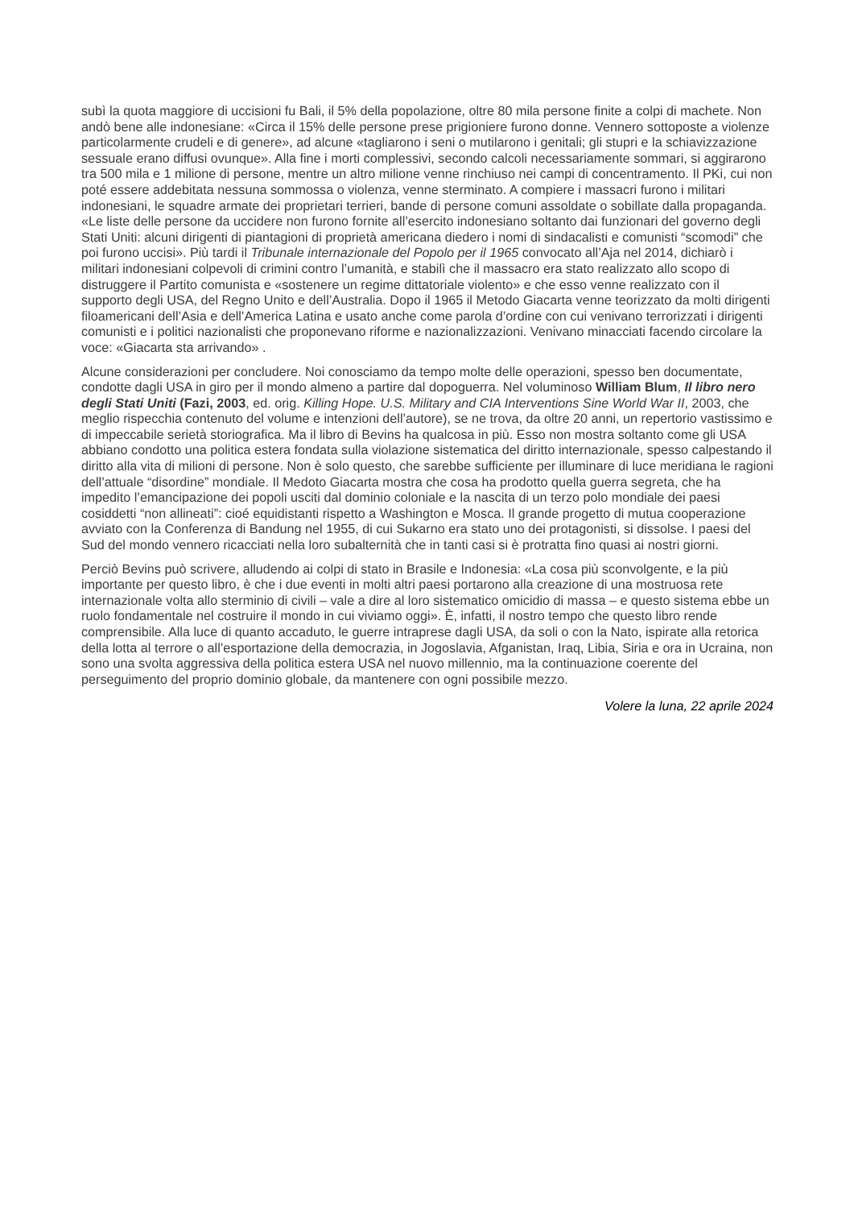subì la quota maggiore di uccisioni fu Bali, il 5% della popolazione, oltre 80 mila persone finite a colpi di machete. Non andò bene alle indonesiane: «Circa il 15% delle persone prese prigioniere furono donne. Vennero sottoposte a violenze particolarmente crudeli e di genere», ad alcune «tagliarono i seni o mutilarono i genitali; gli stupri e la schiavizzazione sessuale erano diffusi ovunque». Alla fine i morti complessivi, secondo calcoli necessariamente sommari, si aggirarono tra 500 mila e 1 milione di persone, mentre un altro milione venne rinchiuso nei campi di concentramento. Il PKi, cui non poté essere addebitata nessuna sommossa o violenza, venne sterminato. A compiere i massacri furono i militari indonesiani, le squadre armate dei proprietari terrieri, bande di persone comuni assoldate o sobillate dalla propaganda. «Le liste delle persone da uccidere non furono fornite all’esercito indonesiano soltanto dai funzionari del governo degli Stati Uniti: alcuni dirigenti di piantagioni di proprietà americana diedero i nomi di sindacalisti e comunisti “scomodi” che poi furono uccisi». Più tardi il Tribunale internazionale del Popolo per il 1965 convocato all’Aja nel 2014, dichiarò i militari indonesiani colpevoli di crimini contro l’umanità, e stabilì che il massacro era stato realizzato allo scopo di distruggere il Partito comunista e «sostenere un regime dittatoriale violento» e che esso venne realizzato con il supporto degli USA, del Regno Unito e dell’Australia. Dopo il 1965 il Metodo Giacarta venne teorizzato da molti dirigenti filoamericani dell’Asia e dell’America Latina e usato anche come parola d’ordine con cui venivano terrorizzati i dirigenti comunisti e i politici nazionalisti che proponevano riforme e nazionalizzazioni. Venivano minacciati facendo circolare la voce: «Giacarta sta arrivando» .
Alcune considerazioni per concludere. Noi conosciamo da tempo molte delle operazioni, spesso ben documentate, condotte dagli USA in giro per il mondo almeno a partire dal dopoguerra. Nel voluminoso William Blum, Il libro nero degli Stati Uniti (Fazi, 2003, ed. orig. Killing Hope. U.S. Military and CIA Interventions Sine World War II, 2003, che meglio rispecchia contenuto del volume e intenzioni dell’autore), se ne trova, da oltre 20 anni, un repertorio vastissimo e di impeccabile serietà storiografica. Ma il libro di Bevins ha qualcosa in più. Esso non mostra soltanto come gli USA abbiano condotto una politica estera fondata sulla violazione sistematica del diritto internazionale, spesso calpestando il diritto alla vita di milioni di persone. Non è solo questo, che sarebbe sufficiente per illuminare di luce meridiana le ragioni dell’attuale “disordine” mondiale. Il Medoto Giacarta mostra che cosa ha prodotto quella guerra segreta, che ha impedito l’emancipazione dei popoli usciti dal dominio coloniale e la nascita di un terzo polo mondiale dei paesi cosiddetti “non allineati”: cioé equidistanti rispetto a Washington e Mosca. Il grande progetto di mutua cooperazione avviato con la Conferenza di Bandung nel 1955, di cui Sukarno era stato uno dei protagonisti, si dissolse. I paesi del Sud del mondo vennero ricacciati nella loro subalternità che in tanti casi si è protratta fino quasi ai nostri giorni.
Perciò Bevins può scrivere, alludendo ai colpi di stato in Brasile e Indonesia: «La cosa più sconvolgente, e la più importante per questo libro, è che i due eventi in molti altri paesi portarono alla creazione di una mostruosa rete internazionale volta allo sterminio di civili – vale a dire al loro sistematico omicidio di massa – e questo sistema ebbe un ruolo fondamentale nel costruire il mondo in cui viviamo oggi». È, infatti, il nostro tempo che questo libro rende comprensibile. Alla luce di quanto accaduto, le guerre intraprese dagli USA, da soli o con la Nato, ispirate alla retorica della lotta al terrore o all’esportazione della democrazia, in Jogoslavia, Afganistan, Iraq, Libia, Siria e ora in Ucraina, non sono una svolta aggressiva della politica estera USA nel nuovo millennio, ma la continuazione coerente del perseguimento del proprio dominio globale, da mantenere con ogni possibile mezzo.
Volere la luna, 22 aprile 2024